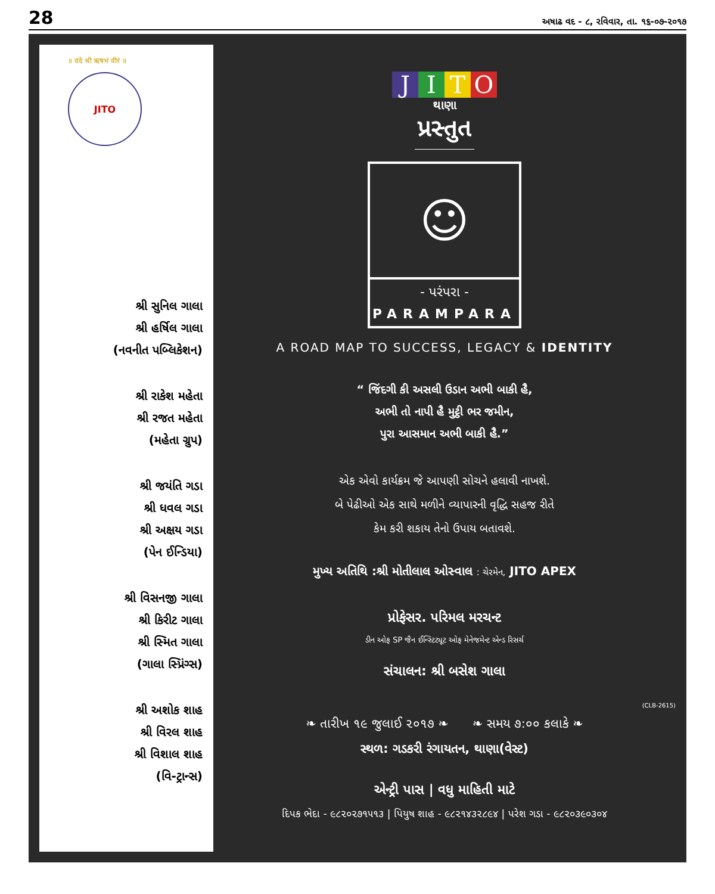28
અષાઢ વદ - ૮, રવિવાર, તા. ૧૬-૦૭-૨૦૧૭
॥ वंदे श्री ऋषभं वीरं ॥
JITO
શ્રી સુનિલ ગાલા
શ્રી હર્ષિલ ગાલા
(નવનીત પબ્લિકેશન)
શ્રી રાકેશ મહેતા
શ્રી રજત મહેતા
(મહેતા ગ્રુપ)
શ્રી જયંતિ ગડા
શ્રી ધવલ ગડા
શ્રી અક્ષય ગડા
(પેન ઈન્ડિયા)
શ્રી વિસનજી ગાલા
શ્રી કિરીટ ગાલા
શ્રી સ્મિત ગાલા
(ગાલા સ્પ્રિંગ્સ)
શ્રી અશોક શાહ
શ્રી વિરલ શાહ
શ્રી વિશાલ શાહ
(વિ-ટ્રાન્સ)
JITO
થાણા
પ્રસ્તુત
☺
- પરંપરા -
PARAMPARA
A ROAD MAP TO SUCCESS, LEGACY & IDENTITY
“ જિંદગી કી અસલી ઉડાન અભી બાકી હૈ,
અભી તો નાપી હૈ મુટ્ઠી ભર જમીન,
પુરા આસમાન અભી બાકી હૈ.”
એક એવો કાર્યક્રમ જે આપણી સોચને હલાવી નાખશે.
બે પેઢીઓ એક સાથે મળીને વ્યાપારની વૃદ્ધિ સહજ રીતે
કેમ કરી શકાય તેનો ઉપાય બતાવશે.
મુખ્ય અતિથિ :શ્રી મોતીલાલ ઓસ્વાલ : ચેરમેન, JITO APEX
પ્રોફેસર. પરિમલ મરચન્ટ
ડીન ઓફ SP જૈન ઈન્સ્ટિટ્યૂટ ઓફ મેનેજમેન્ટ એન્ડ રિસર્ચ
સંચાલન: શ્રી બસેશ ગાલા
❧ તારીખ ૧૯ જુલાઈ ૨૦૧૭ ❧ ❧ સમય ૭:૦૦ કલાકે ❧
સ્થળ: ગડકરી રંગાયતન, થાણા(વેસ્ટ)
એન્ટ્રી પાસ | વધુ માહિતી માટે
દિપક ભેદા - ૯૮૨૦૨૭૧૫૧૩ | પિયુષ શાહ - ૯૮૨૧૪૩૨૮૯૪ | પરેશ ગડા - ૯૮૨૦૩૯૦૩૦૪
(CLB-2615)